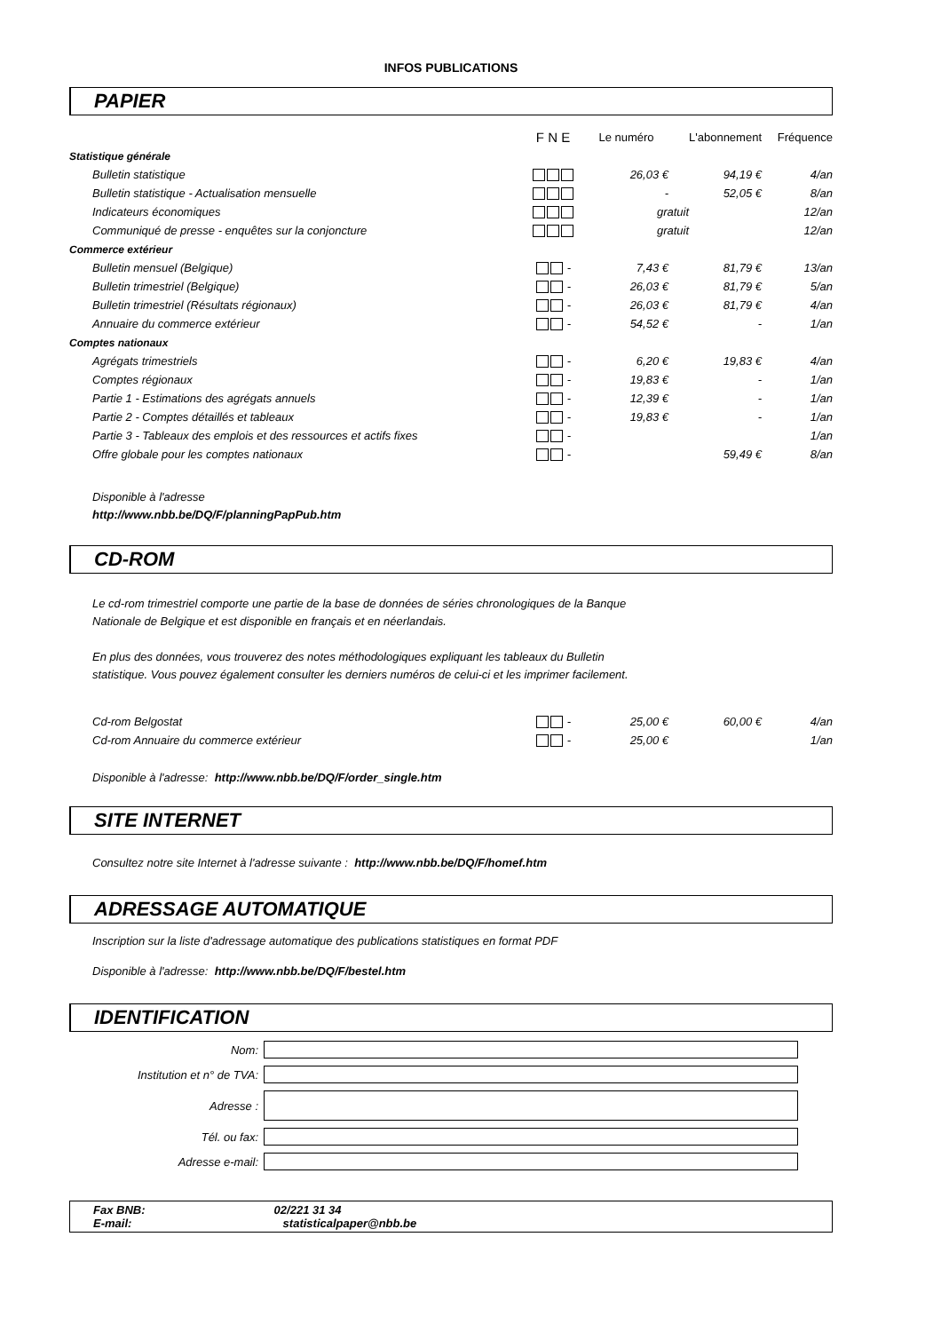INFOS PUBLICATIONS
PAPIER
| | F N E | Le numéro | L'abonnement | Fréquence |
| Statistique générale | | | | |
| Bulletin statistique | | 26,03 € | 94,19 € | 4/an |
| Bulletin statistique - Actualisation mensuelle | | - | 52,05 € | 8/an |
| Indicateurs économiques | | gratuit | | 12/an |
| Communiqué de presse - enquêtes sur la conjoncture | | gratuit | | 12/an |
| Commerce extérieur | | | | |
| Bulletin mensuel (Belgique) | - | 7,43 € | 81,79 € | 13/an |
| Bulletin trimestriel (Belgique) | - | 26,03 € | 81,79 € | 5/an |
| Bulletin trimestriel (Résultats régionaux) | - | 26,03 € | 81,79 € | 4/an |
| Annuaire du commerce extérieur | - | 54,52 € | - | 1/an |
| Comptes nationaux | | | | |
| Agrégats trimestriels | - | 6,20 € | 19,83 € | 4/an |
| Comptes régionaux | - | 19,83 € | - | 1/an |
| Partie 1 - Estimations des agrégats annuels | - | 12,39 € | - | 1/an |
| Partie 2 - Comptes détaillés et tableaux | - | 19,83 € | - | 1/an |
| Partie 3 - Tableaux des emplois et des ressources et actifs fixes | - | | | 1/an |
| Offre globale pour les comptes nationaux | - | | 59,49 € | 8/an |
Disponible à l'adresse
http://www.nbb.be/DQ/F/planningPapPub.htm
CD-ROM
Le cd-rom trimestriel comporte une partie de la base de données de séries chronologiques de la Banque
Nationale de Belgique et est disponible en français et en néerlandais.
En plus des données, vous trouverez des notes méthodologiques expliquant les tableaux du Bulletin
statistique. Vous pouvez également consulter les derniers numéros de celui-ci et les imprimer facilement.
| Cd-rom Belgostat | - | 25,00 € | 60,00 € | 4/an |
| Cd-rom Annuaire du commerce extérieur | - | 25,00 € | | 1/an |
Disponible à l'adresse: http://www.nbb.be/DQ/F/order_single.htm
SITE INTERNET
Consultez notre site Internet à l'adresse suivante : http://www.nbb.be/DQ/F/homef.htm
ADRESSAGE AUTOMATIQUE
Inscription sur la liste d'adressage automatique des publications statistiques en format PDF
Disponible à l'adresse: http://www.nbb.be/DQ/F/bestel.htm
IDENTIFICATION
| Nom: | |
| Institution et n° de TVA: | |
| Adresse : | |
| Tél. ou fax: | |
| Adresse e-mail: | |
Fax BNB: 02/221 31 34
E-mail: statisticalpaper@nbb.be